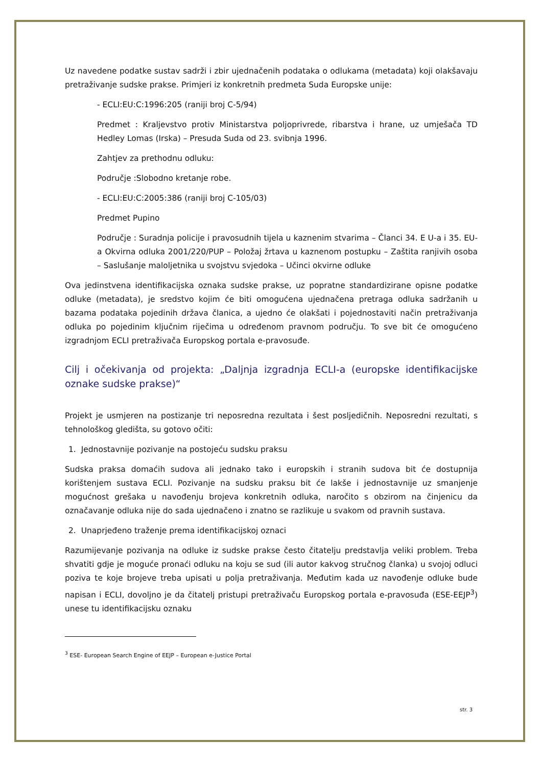Uz navedene podatke sustav sadrži i zbir ujednačenih podataka o odlukama (metadata) koji olakšavaju pretraživanje sudske prakse. Primjeri iz konkretnih predmeta Suda Europske unije:
- ECLI:EU:C:1996:205 (raniji broj C-5/94)
Predmet : Kraljevstvo protiv Ministarstva poljoprivrede, ribarstva i hrane, uz umješača TD Hedley Lomas (Irska) – Presuda Suda od 23. svibnja 1996.
Zahtjev za prethodnu odluku:
Područje :Slobodno kretanje robe.
- ECLI:EU:C:2005:386 (raniji broj C-105/03)
Predmet Pupino
Područje : Suradnja policije i pravosudnih tijela u kaznenim stvarima – Članci 34. E U-a i 35. EU-a Okvirna odluka 2001/220/PUP – Položaj žrtava u kaznenom postupku – Zaštita ranjivih osoba – Saslušanje maloljetnika u svojstvu svjedoka – Učinci okvirne odluke
Ova jedinstvena identifikacijska oznaka sudske prakse, uz popratne standardizirane opisne podatke odluke (metadata), je sredstvo kojim će biti omogućena ujednačena pretraga odluka sadržanih u bazama podataka pojedinih država članica, a ujedno će olakšati i pojednostaviti način pretraživanja odluka po pojedinim ključnim riječima u određenom pravnom području. To sve bit će omogućeno izgradnjom ECLI pretraživača Europskog portala e-pravosuđe.
Cilj i očekivanja od projekta: „Daljnja izgradnja ECLI-a (europske identifikacijske oznake sudske prakse)“
Projekt je usmjeren na postizanje tri neposredna rezultata i šest posljedičnih. Neposredni rezultati, s tehnološkog gledišta, su gotovo očiti:
1. Jednostavnije pozivanje na postojeću sudsku praksu
Sudska praksa domaćih sudova ali jednako tako i europskih i stranih sudova bit će dostupnija korištenjem sustava ECLI. Pozivanje na sudsku praksu bit će lakše i jednostavnije uz smanjenje mogućnost grešaka u navođenju brojeva konkretnih odluka, naročito s obzirom na činjenicu da označavanje odluka nije do sada ujednačeno i znatno se razlikuje u svakom od pravnih sustava.
2. Unaprjeđeno traženje prema identifikacijskoj oznaci
Razumijevanje pozivanja na odluke iz sudske prakse često čitatelju predstavlja veliki problem. Treba shvatiti gdje je moguće pronaći odluku na koju se sud (ili autor kakvog stručnog članka) u svojoj odluci poziva te koje brojeve treba upisati u polja pretraživanja. Međutim kada uz navođenje odluke bude napisan i ECLI, dovoljno je da čitatelj pristupi pretraživaču Europskog portala e-pravosuđa (ESE-EEJP<sup>3</sup>) unese tu identifikacijsku oznaku
<sup>3</sup> ESE- European Search Engine of EEJP – European e-Justice Portal
str. 3